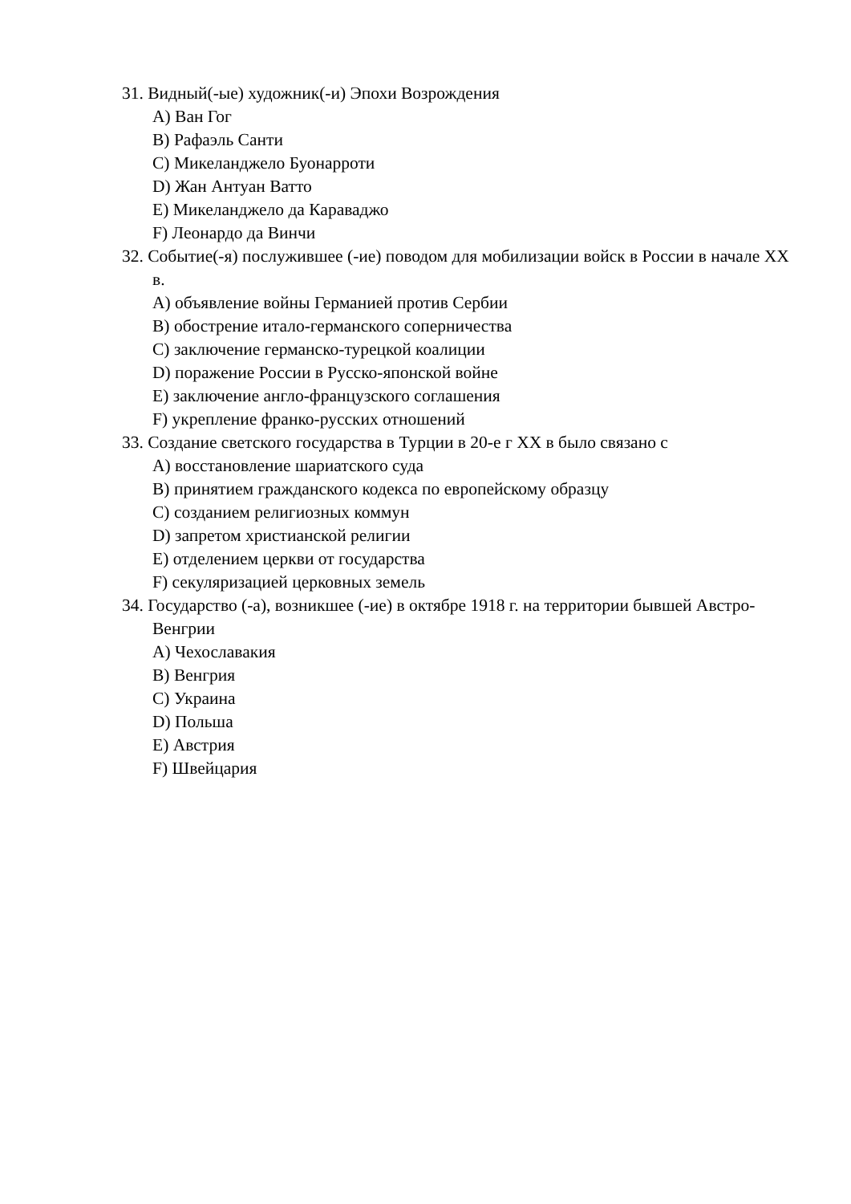31. Видный(-ые) художник(-и) Эпохи Возрождения
A) Ван Гог
B) Рафаэль Санти
C) Микеланджело Буонарроти
D) Жан Антуан Ватто
E) Микеланджело да Караваджо
F) Леонардо да Винчи
32. Событие(-я) послужившее (-ие) поводом для мобилизации войск в России в начале XX в.
A) объявление войны Германией против Сербии
B) обострение итало-германского соперничества
C) заключение германско-турецкой коалиции
D) поражение России в Русско-японской войне
E) заключение англо-французского соглашения
F) укрепление франко-русских отношений
33. Создание светского государства в Турции в 20-е г XX в было связано с
A) восстановление шариатского суда
B) принятием гражданского кодекса по европейскому образцу
C) созданием религиозных коммун
D) запретом христианской религии
E) отделением церкви от государства
F) секуляризацией церковных земель
34. Государство (-а), возникшее (-ие) в октябре 1918 г. на территории бывшей Австро-Венгрии
A) Чехославакия
B) Венгрия
C) Украина
D) Польша
E) Австрия
F) Швейцария